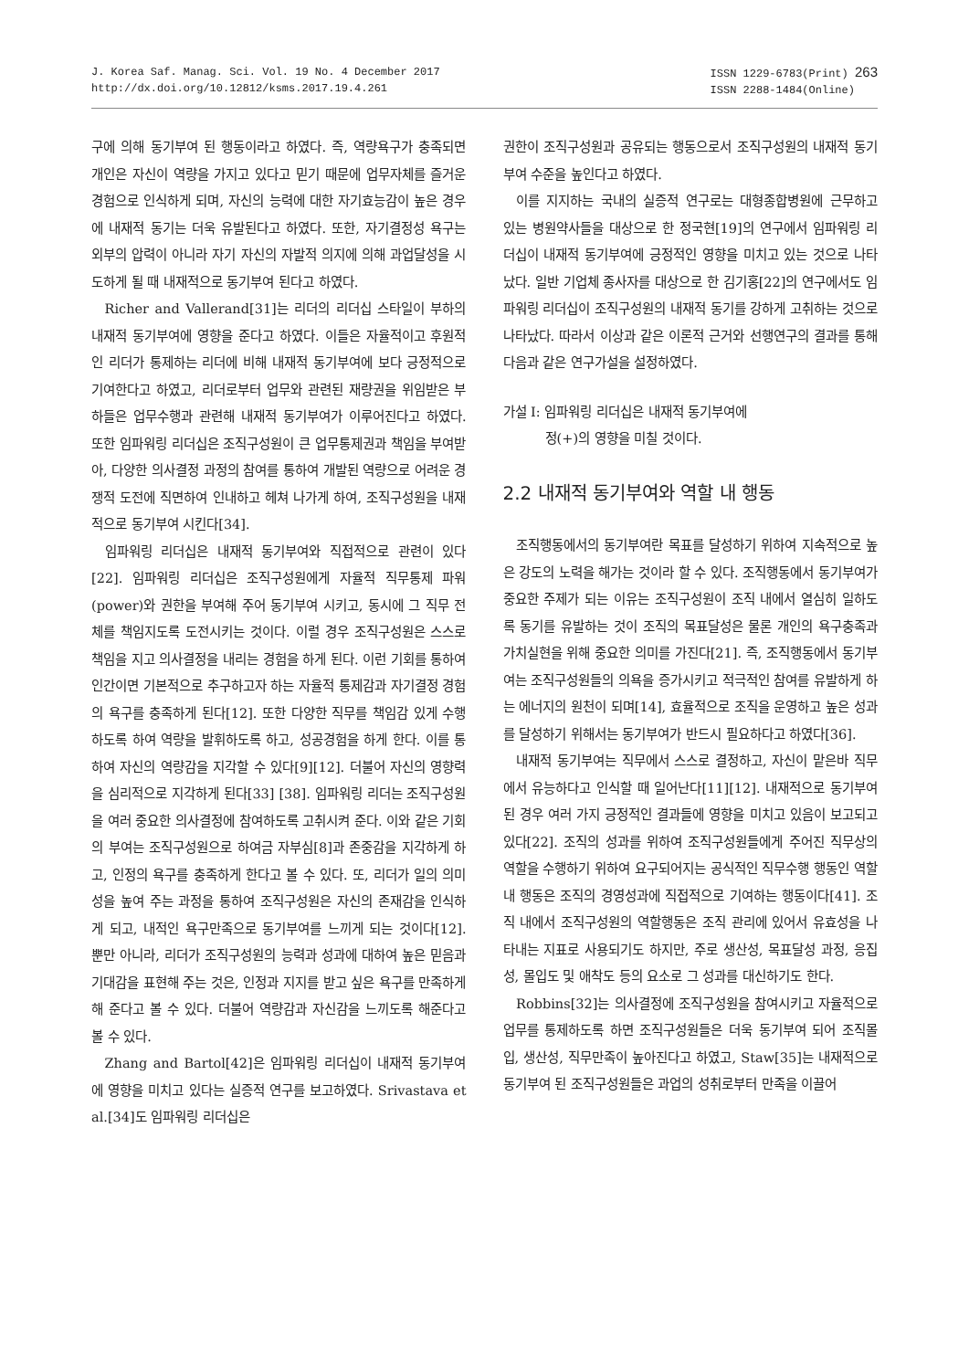J. Korea Saf. Manag. Sci. Vol. 19 No. 4 December 2017
http://dx.doi.org/10.12812/ksms.2017.19.4.261
ISSN 1229-6783(Print) 263
ISSN 2288-1484(Online)
구에 의해 동기부여 된 행동이라고 하였다. 즉, 역량욕구가 충족되면 개인은 자신이 역량을 가지고 있다고 믿기 때문에 업무자체를 즐거운 경험으로 인식하게 되며, 자신의 능력에 대한 자기효능감이 높은 경우에 내재적 동기는 더욱 유발된다고 하였다. 또한, 자기결정성 욕구는 외부의 압력이 아니라 자기 자신의 자발적 의지에 의해 과업달성을 시도하게 될 때 내재적으로 동기부여 된다고 하였다.
Richer and Vallerand[31]는 리더의 리더십 스타일이 부하의 내재적 동기부여에 영향을 준다고 하였다. 이들은 자율적이고 후원적인 리더가 통제하는 리더에 비해 내재적 동기부여에 보다 긍정적으로 기여한다고 하였고, 리더로부터 업무와 관련된 재량권을 위임받은 부하들은 업무수행과 관련해 내재적 동기부여가 이루어진다고 하였다. 또한 임파워링 리더십은 조직구성원이 큰 업무통제권과 책임을 부여받아, 다양한 의사결정 과정의 참여를 통하여 개발된 역량으로 어려운 경쟁적 도전에 직면하여 인내하고 헤쳐 나가게 하여, 조직구성원을 내재적으로 동기부여 시킨다[34].
임파워링 리더십은 내재적 동기부여와 직접적으로 관련이 있다[22]. 임파워링 리더십은 조직구성원에게 자율적 직무통제 파워(power)와 권한을 부여해 주어 동기부여 시키고, 동시에 그 직무 전체를 책임지도록 도전시키는 것이다. 이럴 경우 조직구성원은 스스로 책임을 지고 의사결정을 내리는 경험을 하게 된다. 이런 기회를 통하여 인간이면 기본적으로 추구하고자 하는 자율적 통제감과 자기결정 경험의 욕구를 충족하게 된다[12]. 또한 다양한 직무를 책임감 있게 수행하도록 하여 역량을 발휘하도록 하고, 성공경험을 하게 한다. 이를 통하여 자신의 역량감을 지각할 수 있다[9][12]. 더불어 자신의 영향력을 심리적으로 지각하게 된다[33] [38]. 임파워링 리더는 조직구성원을 여러 중요한 의사결정에 참여하도록 고취시켜 준다. 이와 같은 기회의 부여는 조직구성원으로 하여금 자부심[8]과 존중감을 지각하게 하고, 인정의 욕구를 충족하게 한다고 볼 수 있다. 또, 리더가 일의 의미성을 높여 주는 과정을 통하여 조직구성원은 자신의 존재감을 인식하게 되고, 내적인 욕구만족으로 동기부여를 느끼게 되는 것이다[12]. 뿐만 아니라, 리더가 조직구성원의 능력과 성과에 대하여 높은 믿음과 기대감을 표현해 주는 것은, 인정과 지지를 받고 싶은 욕구를 만족하게 해 준다고 볼 수 있다. 더불어 역량감과 자신감을 느끼도록 해준다고 볼 수 있다.
Zhang and Bartol[42]은 임파워링 리더십이 내재적 동기부여에 영향을 미치고 있다는 실증적 연구를 보고하였다. Srivastava et al.[34]도 임파워링 리더십은
권한이 조직구성원과 공유되는 행동으로서 조직구성원의 내재적 동기부여 수준을 높인다고 하였다.
이를 지지하는 국내의 실증적 연구로는 대형종합병원에 근무하고 있는 병원약사들을 대상으로 한 정국현[19]의 연구에서 임파워링 리더십이 내재적 동기부여에 긍정적인 영향을 미치고 있는 것으로 나타났다. 일반 기업체 종사자를 대상으로 한 김기홍[22]의 연구에서도 임파워링 리더십이 조직구성원의 내재적 동기를 강하게 고취하는 것으로 나타났다. 따라서 이상과 같은 이론적 근거와 선행연구의 결과를 통해 다음과 같은 연구가설을 설정하였다.
가설 Ⅰ: 임파워링 리더십은 내재적 동기부여에
정(+)의 영향을 미칠 것이다.
2.2 내재적 동기부여와 역할 내 행동
조직행동에서의 동기부여란 목표를 달성하기 위하여 지속적으로 높은 강도의 노력을 해가는 것이라 할 수 있다. 조직행동에서 동기부여가 중요한 주제가 되는 이유는 조직구성원이 조직 내에서 열심히 일하도록 동기를 유발하는 것이 조직의 목표달성은 물론 개인의 욕구충족과 가치실현을 위해 중요한 의미를 가진다[21]. 즉, 조직행동에서 동기부여는 조직구성원들의 의욕을 증가시키고 적극적인 참여를 유발하게 하는 에너지의 원천이 되며[14], 효율적으로 조직을 운영하고 높은 성과를 달성하기 위해서는 동기부여가 반드시 필요하다고 하였다[36].
내재적 동기부여는 직무에서 스스로 결정하고, 자신이 맡은바 직무에서 유능하다고 인식할 때 일어난다[11][12]. 내재적으로 동기부여 된 경우 여러 가지 긍정적인 결과들에 영향을 미치고 있음이 보고되고 있다[22]. 조직의 성과를 위하여 조직구성원들에게 주어진 직무상의 역할을 수행하기 위하여 요구되어지는 공식적인 직무수행 행동인 역할 내 행동은 조직의 경영성과에 직접적으로 기여하는 행동이다[41]. 조직 내에서 조직구성원의 역할행동은 조직 관리에 있어서 유효성을 나타내는 지표로 사용되기도 하지만, 주로 생산성, 목표달성 과정, 응집성, 몰입도 및 애착도 등의 요소로 그 성과를 대신하기도 한다.
Robbins[32]는 의사결정에 조직구성원을 참여시키고 자율적으로 업무를 통제하도록 하면 조직구성원들은 더욱 동기부여 되어 조직몰입, 생산성, 직무만족이 높아진다고 하였고, Staw[35]는 내재적으로 동기부여 된 조직구성원들은 과업의 성취로부터 만족을 이끌어